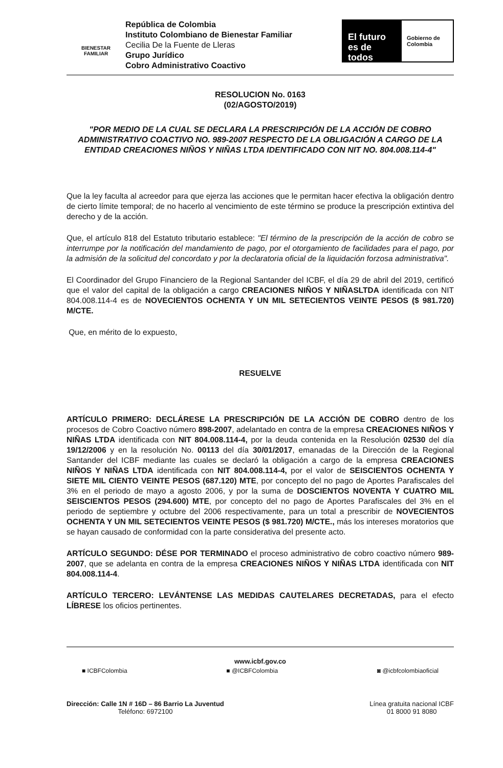BIENESTAR
FAMILIAR
República de Colombia
Instituto Colombiano de Bienestar Familiar
Cecilia De la Fuente de Lleras
Grupo Jurídico
Cobro Administrativo Coactivo
El futuro es de todos
Gobierno de Colombia
RESOLUCION No. 0163
(02/AGOSTO/2019)
"POR MEDIO DE LA CUAL SE DECLARA LA PRESCRIPCIÓN DE LA ACCIÓN DE COBRO ADMINISTRATIVO COACTIVO NO. 989-2007 RESPECTO DE LA OBLIGACIÓN A CARGO DE LA ENTIDAD CREACIONES NIÑOS Y NIÑAS LTDA IDENTIFICADO CON NIT NO. 804.008.114-4"
Que la ley faculta al acreedor para que ejerza las acciones que le permitan hacer efectiva la obligación dentro de cierto límite temporal; de no hacerlo al vencimiento de este término se produce la prescripción extintiva del derecho y de la acción.
Que, el artículo 818 del Estatuto tributario establece: "El término de la prescripción de la acción de cobro se interrumpe por la notificación del mandamiento de pago, por el otorgamiento de facilidades para el pago, por la admisión de la solicitud del concordato y por la declaratoria oficial de la liquidación forzosa administrativa".
El Coordinador del Grupo Financiero de la Regional Santander del ICBF, el día 29 de abril del 2019, certificó que el valor del capital de la obligación a cargo CREACIONES NIÑOS Y NIÑASLTDA identificada con NIT 804.008.114-4 es de NOVECIENTOS OCHENTA Y UN MIL SETECIENTOS VEINTE PESOS ($ 981.720) M/CTE.
Que, en mérito de lo expuesto,
RESUELVE
ARTÍCULO PRIMERO: DECLÁRESE LA PRESCRIPCIÓN DE LA ACCIÓN DE COBRO dentro de los procesos de Cobro Coactivo número 898-2007, adelantado en contra de la empresa CREACIONES NIÑOS Y NIÑAS LTDA identificada con NIT 804.008.114-4, por la deuda contenida en la Resolución 02530 del día 19/12/2006 y en la resolución No. 00113 del día 30/01/2017, emanadas de la Dirección de la Regional Santander del ICBF mediante las cuales se declaró la obligación a cargo de la empresa CREACIONES NIÑOS Y NIÑAS LTDA identificada con NIT 804.008.114-4, por el valor de SEISCIENTOS OCHENTA Y SIETE MIL CIENTO VEINTE PESOS (687.120) MTE, por concepto del no pago de Aportes Parafiscales del 3% en el periodo de mayo a agosto 2006, y por la suma de DOSCIENTOS NOVENTA Y CUATRO MIL SEISCIENTOS PESOS (294.600) MTE, por concepto del no pago de Aportes Parafiscales del 3% en el periodo de septiembre y octubre del 2006 respectivamente, para un total a prescribir de NOVECIENTOS OCHENTA Y UN MIL SETECIENTOS VEINTE PESOS ($ 981.720) M/CTE., más los intereses moratorios que se hayan causado de conformidad con la parte considerativa del presente acto.
ARTÍCULO SEGUNDO: DÉSE POR TERMINADO el proceso administrativo de cobro coactivo número 989-2007, que se adelanta en contra de la empresa CREACIONES NIÑOS Y NIÑAS LTDA identificada con NIT 804.008.114-4.
ARTÍCULO TERCERO: LEVÁNTENSE LAS MEDIDAS CAUTELARES DECRETADAS, para el efecto LÍBRESE los oficios pertinentes.
www.icbf.gov.co
■ ICBFColombia ■ @ICBFColombia ◙ @icbfcolombiaoficial
Dirección: Calle 1N # 16D – 86 Barrio La Juventud
Teléfono: 6972100
Línea gratuita nacional ICBF
01 8000 91 8080